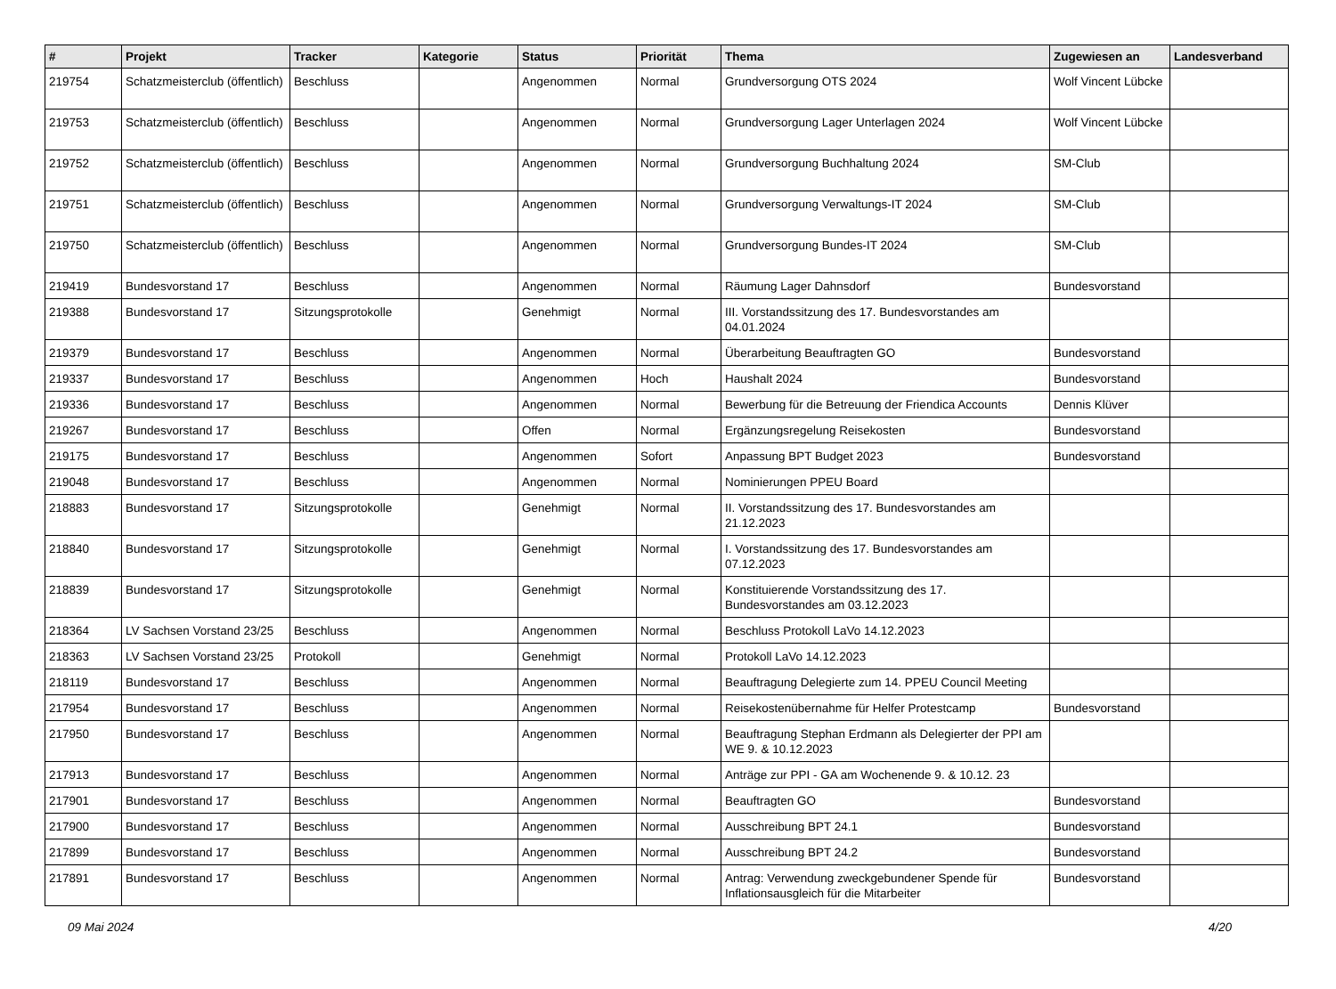| # | Projekt | Tracker | Kategorie | Status | Priorität | Thema | Zugewiesen an | Landesverband |
| --- | --- | --- | --- | --- | --- | --- | --- | --- |
| 219754 | Schatzmeisterclub (öffentlich) | Beschluss | | Angenommen | Normal | Grundversorgung OTS 2024 | Wolf Vincent Lübcke | |
| 219753 | Schatzmeisterclub (öffentlich) | Beschluss | | Angenommen | Normal | Grundversorgung Lager Unterlagen 2024 | Wolf Vincent Lübcke | |
| 219752 | Schatzmeisterclub (öffentlich) | Beschluss | | Angenommen | Normal | Grundversorgung Buchhaltung 2024 | SM-Club | |
| 219751 | Schatzmeisterclub (öffentlich) | Beschluss | | Angenommen | Normal | Grundversorgung Verwaltungs-IT 2024 | SM-Club | |
| 219750 | Schatzmeisterclub (öffentlich) | Beschluss | | Angenommen | Normal | Grundversorgung Bundes-IT 2024 | SM-Club | |
| 219419 | Bundesvorstand 17 | Beschluss | | Angenommen | Normal | Räumung Lager Dahnsdorf | Bundesvorstand | |
| 219388 | Bundesvorstand 17 | Sitzungsprotokolle | | Genehmigt | Normal | III. Vorstandssitzung des 17. Bundesvorstandes am 04.01.2024 | | |
| 219379 | Bundesvorstand 17 | Beschluss | | Angenommen | Normal | Überarbeitung Beauftragten GO | Bundesvorstand | |
| 219337 | Bundesvorstand 17 | Beschluss | | Angenommen | Hoch | Haushalt 2024 | Bundesvorstand | |
| 219336 | Bundesvorstand 17 | Beschluss | | Angenommen | Normal | Bewerbung für die Betreuung der Friendica Accounts | Dennis Klüver | |
| 219267 | Bundesvorstand 17 | Beschluss | | Offen | Normal | Ergänzungsregelung Reisekosten | Bundesvorstand | |
| 219175 | Bundesvorstand 17 | Beschluss | | Angenommen | Sofort | Anpassung BPT Budget 2023 | Bundesvorstand | |
| 219048 | Bundesvorstand 17 | Beschluss | | Angenommen | Normal | Nominierungen PPEU Board | | |
| 218883 | Bundesvorstand 17 | Sitzungsprotokolle | | Genehmigt | Normal | II. Vorstandssitzung des 17. Bundesvorstandes am 21.12.2023 | | |
| 218840 | Bundesvorstand 17 | Sitzungsprotokolle | | Genehmigt | Normal | I. Vorstandssitzung des 17. Bundesvorstandes am 07.12.2023 | | |
| 218839 | Bundesvorstand 17 | Sitzungsprotokolle | | Genehmigt | Normal | Konstituierende Vorstandssitzung des 17. Bundesvorstandes am 03.12.2023 | | |
| 218364 | LV Sachsen Vorstand 23/25 | Beschluss | | Angenommen | Normal | Beschluss Protokoll LaVo 14.12.2023 | | |
| 218363 | LV Sachsen Vorstand 23/25 | Protokoll | | Genehmigt | Normal | Protokoll LaVo 14.12.2023 | | |
| 218119 | Bundesvorstand 17 | Beschluss | | Angenommen | Normal | Beauftragung Delegierte zum 14. PPEU Council Meeting | | |
| 217954 | Bundesvorstand 17 | Beschluss | | Angenommen | Normal | Reisekostenübernahme für Helfer Protestcamp | Bundesvorstand | |
| 217950 | Bundesvorstand 17 | Beschluss | | Angenommen | Normal | Beauftragung Stephan Erdmann als Delegierter der PPI am WE 9. & 10.12.2023 | | |
| 217913 | Bundesvorstand 17 | Beschluss | | Angenommen | Normal | Anträge zur PPI - GA am Wochenende 9. & 10.12. 23 | | |
| 217901 | Bundesvorstand 17 | Beschluss | | Angenommen | Normal | Beauftragten GO | Bundesvorstand | |
| 217900 | Bundesvorstand 17 | Beschluss | | Angenommen | Normal | Ausschreibung BPT 24.1 | Bundesvorstand | |
| 217899 | Bundesvorstand 17 | Beschluss | | Angenommen | Normal | Ausschreibung BPT 24.2 | Bundesvorstand | |
| 217891 | Bundesvorstand 17 | Beschluss | | Angenommen | Normal | Antrag: Verwendung zweckgebundener Spende für Inflationsausgleich für die Mitarbeiter | Bundesvorstand | |
09 Mai 2024 4/20